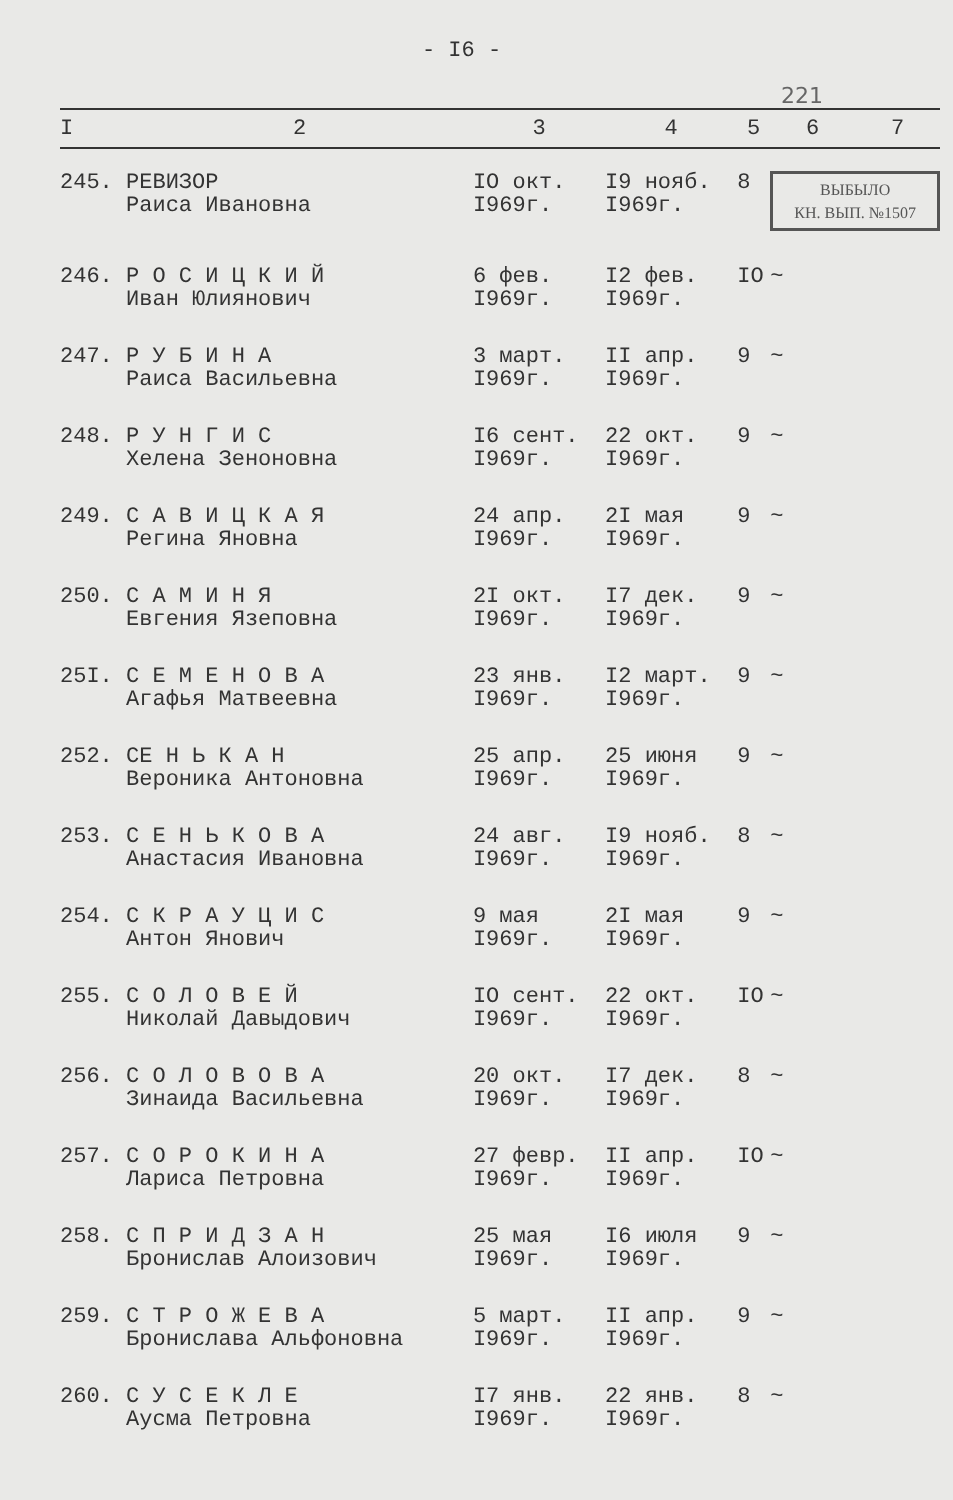- I6 -
221
| I | 2 | 3 | 4 | 5 | 6 | 7 |
| --- | --- | --- | --- | --- | --- | --- |
| 245. | РЕВИЗОР Раиса Ивановна | IO окт. I969г. | I9 нояб. I969г. | 8 | ВЫБЫЛО КН. ВЫП. №1507 | |
| 246. | Р О С И Ц К И Й Иван Юлиянович | 6 фев. I969г. | I2 фев. I969г. | IO | ~ | |
| 247. | Р У Б И Н А Раиса Васильевна | 3 март. I969г. | II апр. I969г. | 9 | ~ | |
| 248. | Р У Н Г И С Хелена Зеноновна | I6 сент. I969г. | 22 окт. I969г. | 9 | ~ | |
| 249. | С А В И Ц К А Я Регина Яновна | 24 апр. I969г. | 2I мая I969г. | 9 | ~ | |
| 250. | С А М И Н Я Евгения Язеповна | 2I окт. I969г. | I7 дек. I969г. | 9 | ~ | |
| 25I. | С Е М Е Н О В А Агафья Матвеевна | 23 янв. I969г. | I2 март. I969г. | 9 | ~ | |
| 252. | СЕ Н Ь К А Н Вероника Антоновна | 25 апр. I969г. | 25 июня I969г. | 9 | ~ | |
| 253. | С Е Н Ь К О В А Анастасия Ивановна | 24 авг. I969г. | I9 нояб. I969г. | 8 | ~ | |
| 254. | С К Р А У Ц И С Антон Янович | 9 мая I969г. | 2I мая I969г. | 9 | ~ | |
| 255. | С О Л О В Е Й Николай Давыдович | IO сент. I969г. | 22 окт. I969г. | IO | ~ | |
| 256. | С О Л О В О В А Зинаида Васильевна | 20 окт. I969г. | I7 дек. I969г. | 8 | ~ | |
| 257. | С О Р О К И Н А Лариса Петровна | 27 февр. I969г. | II апр. I969г. | IO | ~ | |
| 258. | С П Р И Д З А Н Бронислав Алоизович | 25 мая I969г. | I6 июля I969г. | 9 | ~ | |
| 259. | С Т Р О Ж Е В А Бронислава Альфоновна | 5 март. I969г. | II апр. I969г. | 9 | ~ | |
| 260. | С У С Е К Л Е Аусма Петровна | I7 янв. I969г. | 22 янв. I969г. | 8 | ~ | |